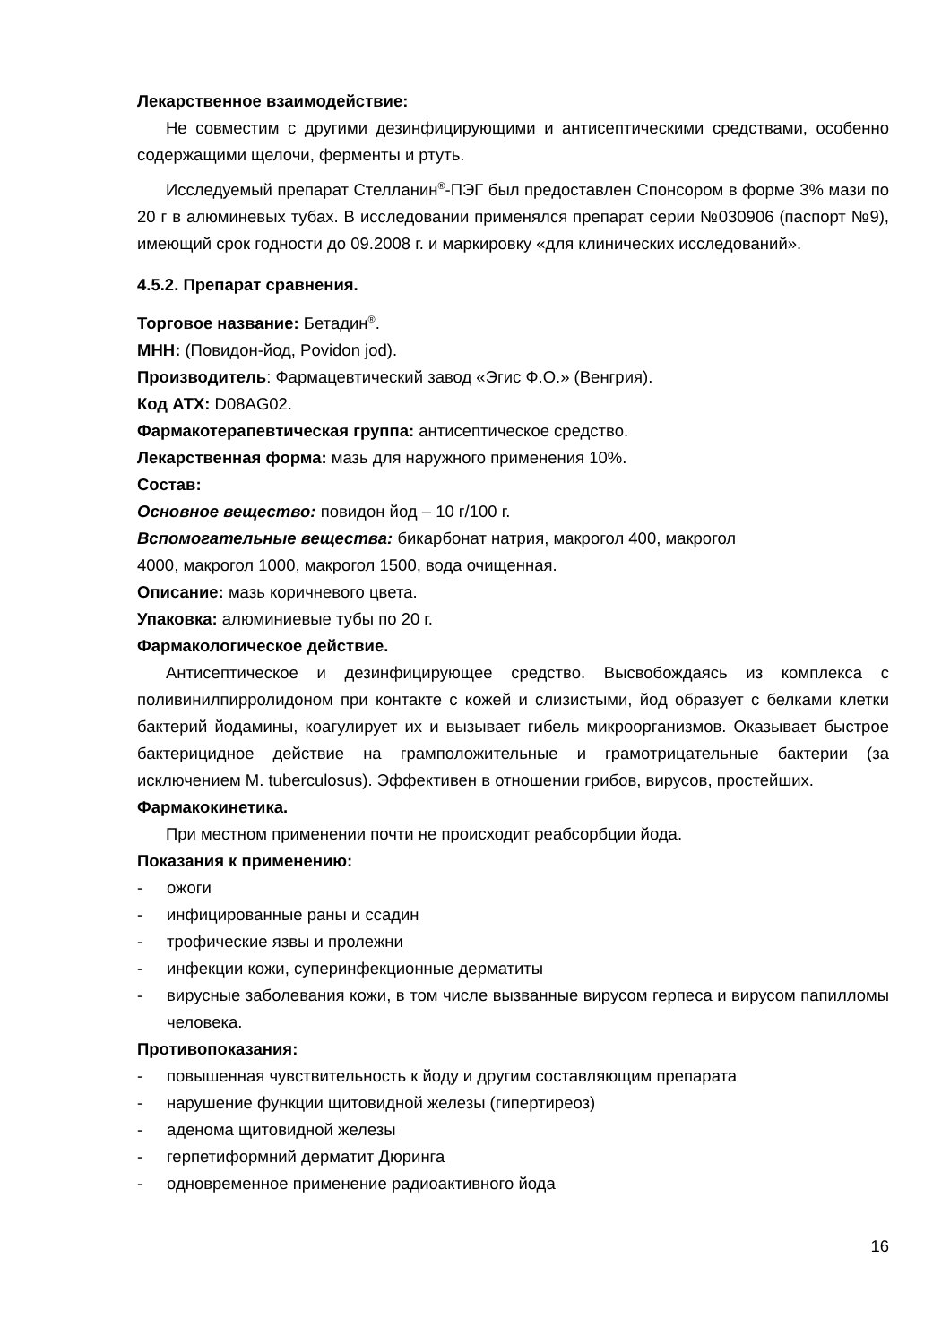Лекарственное взаимодействие:
Не совместим с другими дезинфицирующими и антисептическими средствами, особенно содержащими щелочи, ферменты и ртуть.
Исследуемый препарат Стелланин<sup>®</sup>-ПЭГ был предоставлен Спонсором в форме 3% мази по 20 г в алюминевых тубах. В исследовании применялся препарат серии №030906 (паспорт №9), имеющий срок годности до 09.2008 г. и маркировку «для клинических исследований».
4.5.2. Препарат сравнения.
Торговое название: Бетадин<sup>®</sup>.
МНН: (Повидон-йод, Povidon jod).
Производитель: Фармацевтический завод «Эгис Ф.О.» (Венгрия).
Код АТХ: D08AG02.
Фармакотерапевтическая группа: антисептическое средство.
Лекарственная форма: мазь для наружного применения 10%.
Состав:
Основное вещество: повидон йод – 10 г/100 г.
Вспомогательные вещества: бикарбонат натрия, макрогол 400, макрогол
4000, макрогол 1000, макрогол 1500, вода очищенная.
Описание: мазь коричневого цвета.
Упаковка: алюминиевые тубы по 20 г.
Фармакологическое действие.
Антисептическое и дезинфицирующее средство. Высвобождаясь из комплекса с поливинилпирролидоном при контакте с кожей и слизистыми, йод образует с белками клетки бактерий йодамины, коагулирует их и вызывает гибель микроорганизмов. Оказывает быстрое бактерицидное действие на грамположительные и грамотрицательные бактерии (за исключением M. tuberculosus). Эффективен в отношении грибов, вирусов, простейших.
Фармакокинетика.
При местном применении почти не происходит реабсорбции йода.
Показания к применению:
- ожоги
- инфицированные раны и ссадин
- трофические язвы и пролежни
- инфекции кожи, суперинфекционные дерматиты
- вирусные заболевания кожи, в том числе вызванные вирусом герпеса и вирусом папилломы человека.
Противопоказания:
- повышенная чувствительность к йоду и другим составляющим препарата
- нарушение функции щитовидной железы (гипертиреоз)
- аденома щитовидной железы
- герпетиформний дерматит Дюринга
- одновременное применение радиоактивного йода
16